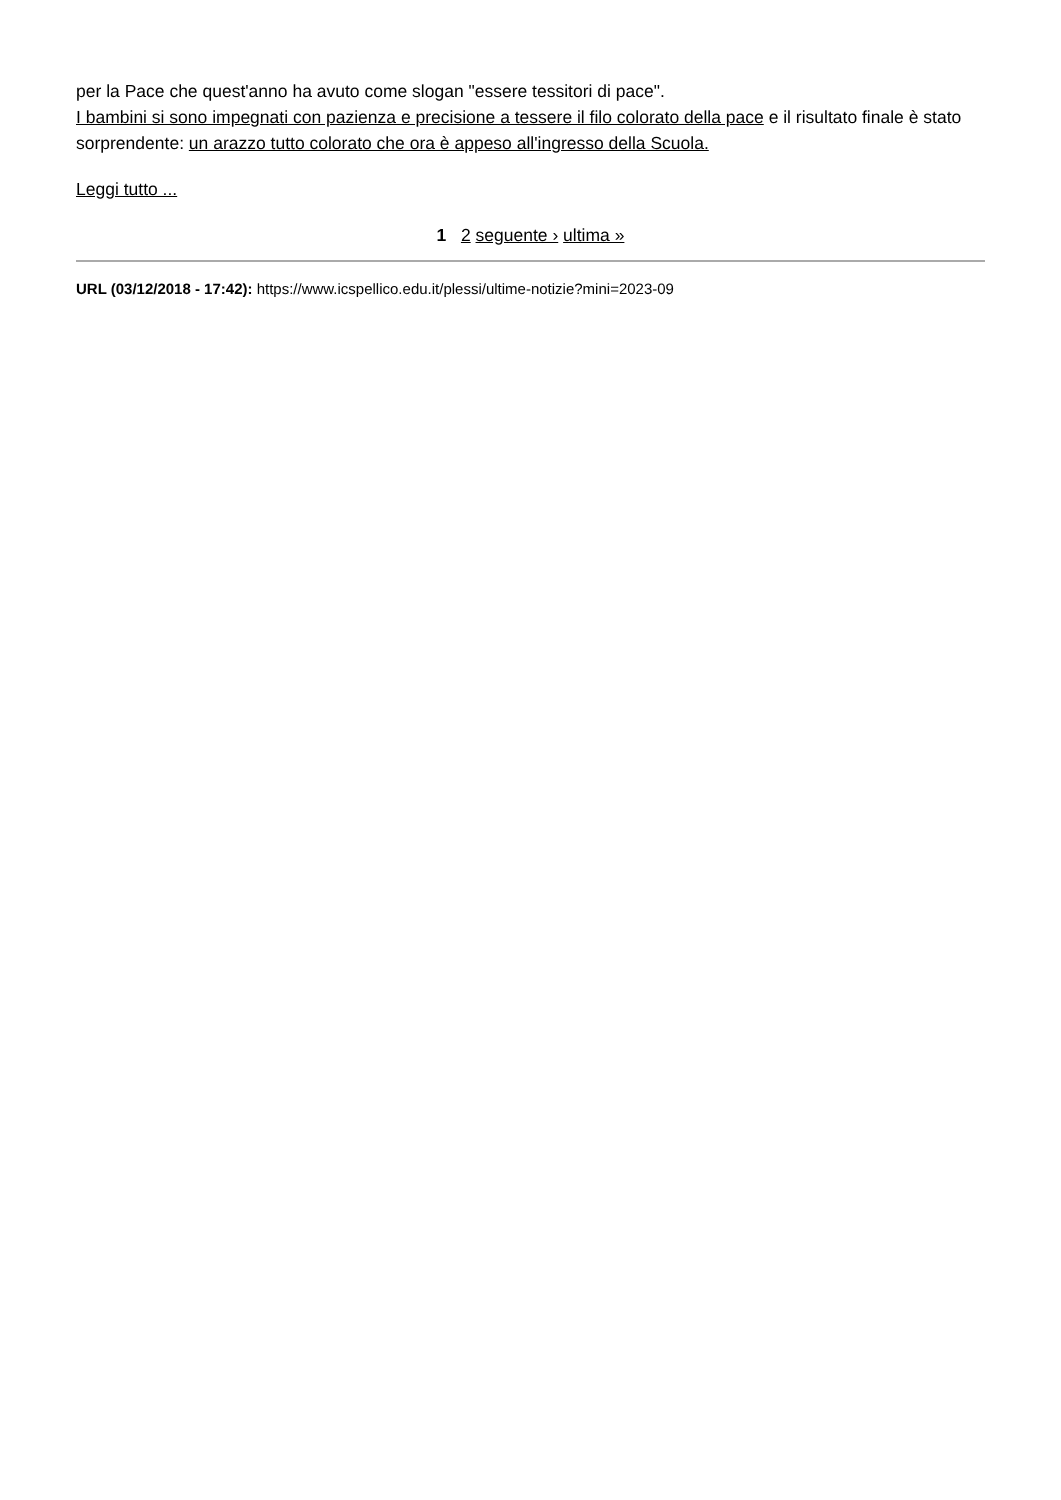per la Pace che quest'anno ha avuto come slogan "essere tessitori di pace".
I bambini si sono impegnati con pazienza e precisione a tessere il filo colorato della pace e il risultato finale è stato sorprendente: un arazzo tutto colorato che ora è appeso all'ingresso della Scuola.
Leggi tutto ...
1 2 seguente › ultima »
URL (03/12/2018 - 17:42): https://www.icspellico.edu.it/plessi/ultime-notizie?mini=2023-09